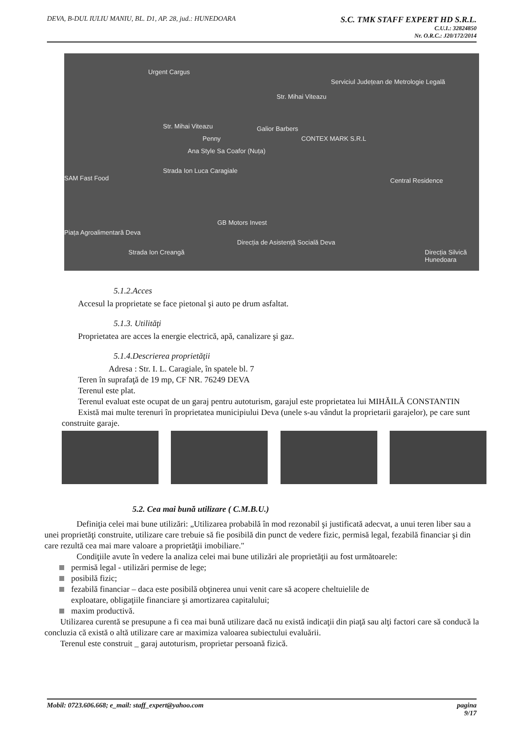DEVA, B-DUL IULIU MANIU, BL. D1, AP. 28, jud.: HUNEDOARA
S.C. TMK STAFF EXPERT HD S.R.L.
C.U.I.: 32824850
Nr. O.R.C.: J20/172/2014
Urgent Cargus
Serviciul Județean de Metrologie Legală
Str. Mihai Viteazu
Str. Mihai Viteazu Galior Barbers
Penny CONTEX MARK S.R.L
Ana Style Sa Coafor (Nuța)
SAM Fast Food Central Residence
Strada Ion Luca Caragiale
GB Motors Invest
Piața Agroalimentară Deva
Direcția de Asistență Socială Deva
Strada Ion Creangă Direcția Silvică Hunedoara
5.1.2.Acces
Accesul la proprietate se face pietonal şi auto pe drum asfaltat.
5.1.3. Utilităţi
Proprietatea are acces la energie electrică, apă, canalizare şi gaz.
5.1.4.Descrierea proprietăţii
Adresa : Str. I. L. Caragiale, în spatele bl. 7
Teren în suprafaţă de 19 mp, CF NR. 76249 DEVA
Terenul este plat.
Terenul evaluat este ocupat de un garaj pentru autoturism, garajul este proprietatea lui MIHĂILĂ CONSTANTIN
Există mai multe terenuri în proprietatea municipiului Deva (unele s-au vândut la proprietarii garajelor), pe care sunt construite garaje.
5.2. Cea mai bună utilizare ( C.M.B.U.)
Definiţia celei mai bune utilizări: „Utilizarea probabilă în mod rezonabil şi justificată adecvat, a unui teren liber sau a unei proprietăţi construite, utilizare care trebuie să fie posibilă din punct de vedere fizic, permisă legal, fezabilă financiar şi din care rezultă cea mai mare valoare a proprietăţii imobiliare."
Condiţiile avute în vedere la analiza celei mai bune utilizări ale proprietăţii au fost următoarele:
permisă legal - utilizări permise de lege;
posibilă fizic;
fezabilă financiar – daca este posibilă obţinerea unui venit care să acopere cheltuielile de
exploatare, obligaţiile financiare şi amortizarea capitalului;
maxim productivă.
Utilizarea curentă se presupune a fi cea mai bună utilizare dacă nu există indicaţii din piaţă sau alţi factori care să conducă la concluzia că există o altă utilizare care ar maximiza valoarea subiectului evaluării.
Terenul este construit _ garaj autoturism, proprietar persoană fizică.
Mobil: 0723.606.668; e_mail: staff_expert@yahoo.com pagina
9/17